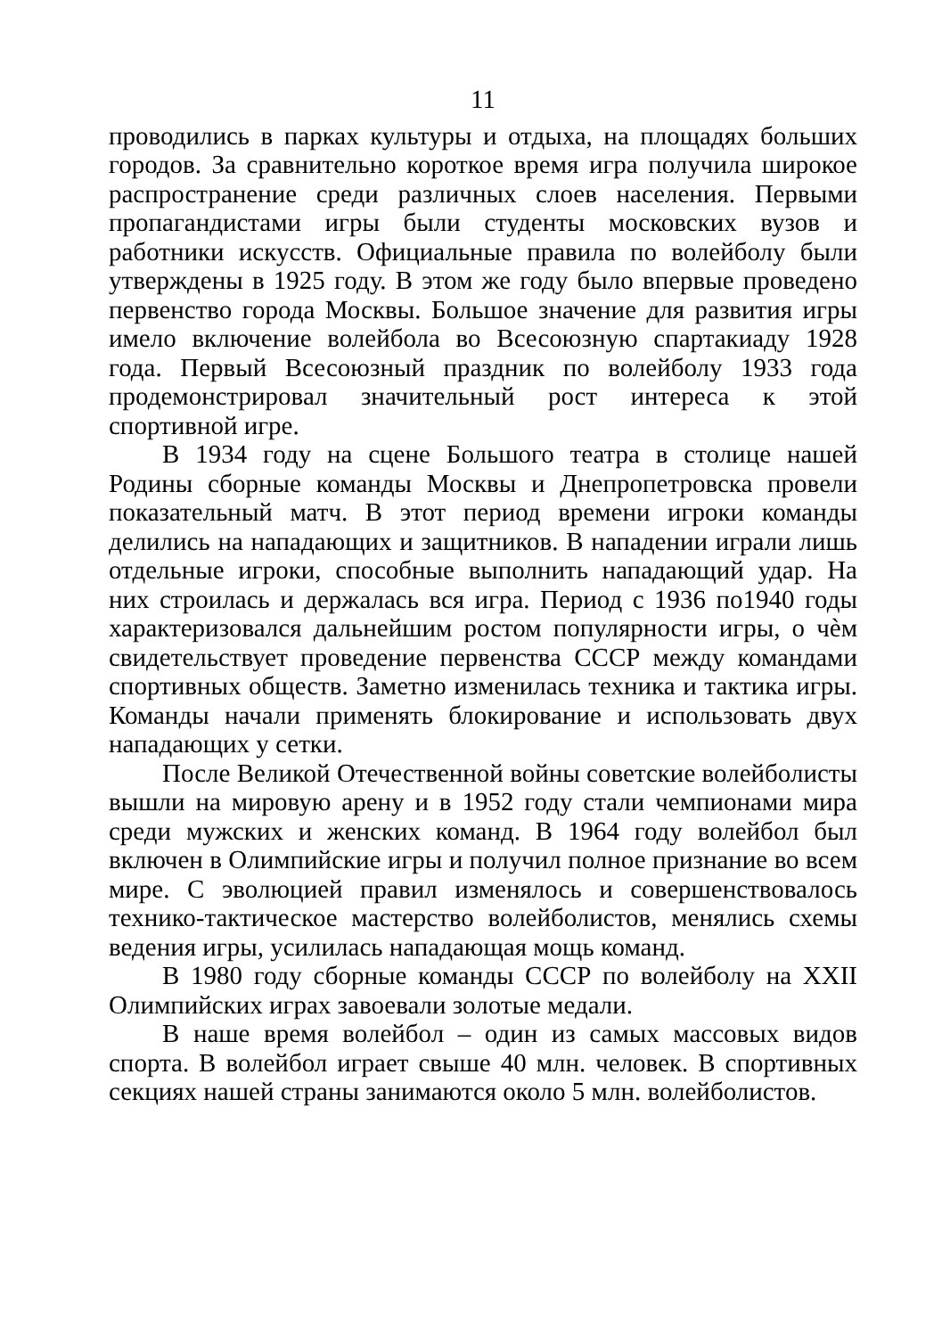11
проводились в парках культуры и отдыха, на площадях больших городов. За сравнительно короткое время игра получила широкое распространение среди различных слоев населения. Первыми пропагандистами игры были студенты московских вузов и работники искусств. Официальные правила по волейболу были утверждены в 1925 году. В этом же году было впервые проведено первенство города Москвы. Большое значение для развития игры имело включение волейбола во Всесоюзную спартакиаду 1928 года. Первый Всесоюзный праздник по волейболу 1933 года продемонстрировал значительный рост интереса к этой спортивной игре.
В 1934 году на сцене Большого театра в столице нашей Родины сборные команды Москвы и Днепропетровска провели показательный матч. В этот период времени игроки команды делились на нападающих и защитников. В нападении играли лишь отдельные игроки, способные выполнить нападающий удар. На них строилась и держалась вся игра. Период с 1936 по1940 годы характеризовался дальнейшим ростом популярности игры, о чѐм свидетельствует проведение первенства СССР между командами спортивных обществ. Заметно изменилась техника и тактика игры. Команды начали применять блокирование и использовать двух нападающих у сетки.
После Великой Отечественной войны советские волейболисты вышли на мировую арену и в 1952 году стали чемпионами мира среди мужских и женских команд. В 1964 году волейбол был включен в Олимпийские игры и получил полное признание во всем мире. С эволюцией правил изменялось и совершенствовалось технико-тактическое мастерство волейболистов, менялись схемы ведения игры, усилилась нападающая мощь команд.
В 1980 году сборные команды СССР по волейболу на XXII Олимпийских играх завоевали золотые медали.
В наше время волейбол – один из самых массовых видов спорта. В волейбол играет свыше 40 млн. человек. В спортивных секциях нашей страны занимаются около 5 млн. волейболистов.